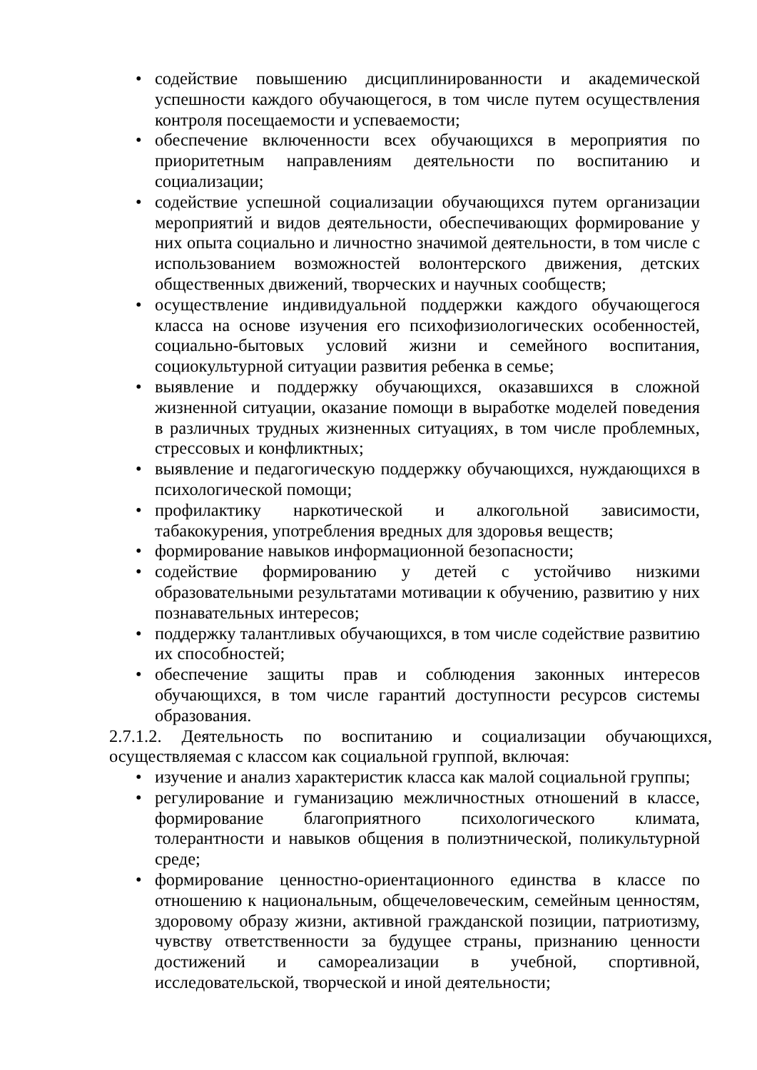• содействие повышению дисциплинированности и академической успешности каждого обучающегося, в том числе путем осуществления контроля посещаемости и успеваемости;
• обеспечение включенности всех обучающихся в мероприятия по приоритетным направлениям деятельности по воспитанию и социализации;
• содействие успешной социализации обучающихся путем организации мероприятий и видов деятельности, обеспечивающих формирование у них опыта социально и личностно значимой деятельности, в том числе с использованием возможностей волонтерского движения, детских общественных движений, творческих и научных сообществ;
• осуществление индивидуальной поддержки каждого обучающегося класса на основе изучения его психофизиологических особенностей, социально-бытовых условий жизни и семейного воспитания, социокультурной ситуации развития ребенка в семье;
• выявление и поддержку обучающихся, оказавшихся в сложной жизненной ситуации, оказание помощи в выработке моделей поведения в различных трудных жизненных ситуациях, в том числе проблемных, стрессовых и конфликтных;
• выявление и педагогическую поддержку обучающихся, нуждающихся в психологической помощи;
• профилактику наркотической и алкогольной зависимости, табакокурения, употребления вредных для здоровья веществ;
• формирование навыков информационной безопасности;
• содействие формированию у детей с устойчиво низкими образовательными результатами мотивации к обучению, развитию у них познавательных интересов;
• поддержку талантливых обучающихся, в том числе содействие развитию их способностей;
• обеспечение защиты прав и соблюдения законных интересов обучающихся, в том числе гарантий доступности ресурсов системы образования.
2.7.1.2. Деятельность по воспитанию и социализации обучающихся, осуществляемая с классом как социальной группой, включая:
• изучение и анализ характеристик класса как малой социальной группы;
• регулирование и гуманизацию межличностных отношений в классе, формирование благоприятного психологического климата, толерантности и навыков общения в полиэтнической, поликультурной среде;
• формирование ценностно-ориентационного единства в классе по отношению к национальным, общечеловеческим, семейным ценностям, здоровому образу жизни, активной гражданской позиции, патриотизму, чувству ответственности за будущее страны, признанию ценности достижений и самореализации в учебной, спортивной, исследовательской, творческой и иной деятельности;